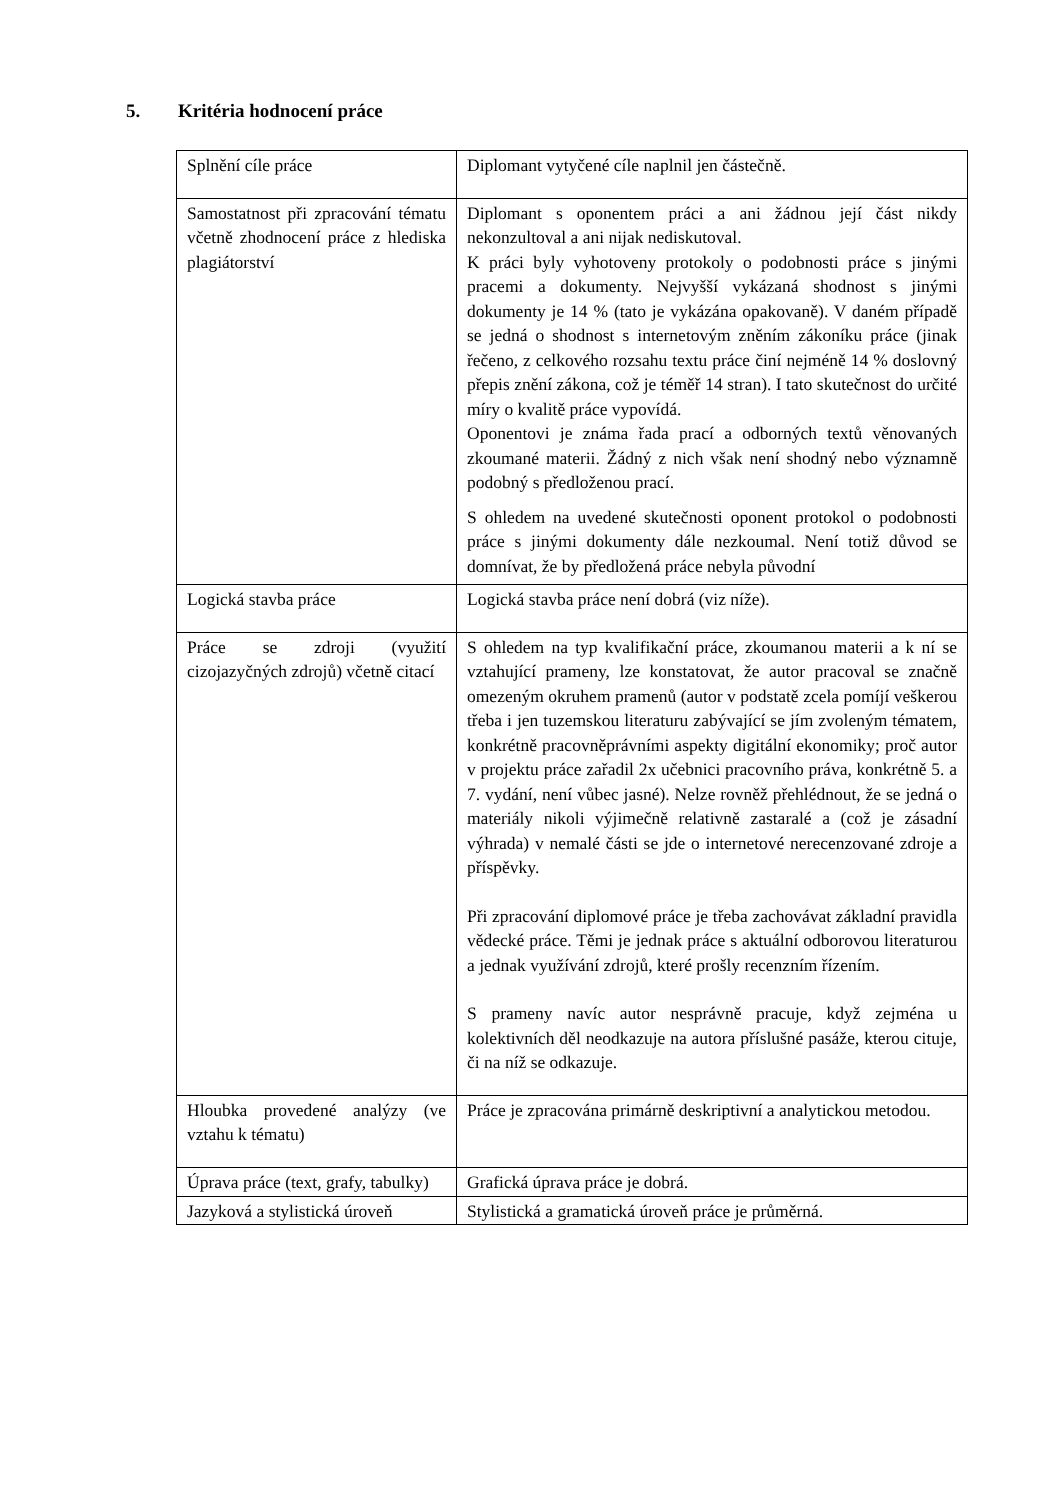5. Kritéria hodnocení práce
| Splnění cíle práce | Diplomant vytyčené cíle naplnil jen částečně. |
| Samostatnost při zpracování tématu včetně zhodnocení práce z hlediska plagiátorství | Diplomant s oponentem práci a ani žádnou její část nikdy nekonzultoval a ani nijak nediskutoval. K práci byly vyhotoveny protokoly o podobnosti práce s jinými pracemi a dokumenty. Nejvyšší vykázaná shodnost s jinými dokumenty je 14 % (tato je vykázána opakovaně). V daném případě se jedná o shodnost s internetovým zněním zákoníku práce (jinak řečeno, z celkového rozsahu textu práce činí nejméně 14 % doslovný přepis znění zákona, což je téměř 14 stran). I tato skutečnost do určité míry o kvalitě práce vypovídá. Oponentovi je známa řada prací a odborných textů věnovaných zkoumané materii. Žádný z nich však není shodný nebo významně podobný s předloženou prací. S ohledem na uvedené skutečnosti oponent protokol o podobnosti práce s jinými dokumenty dále nezkoumal. Není totiž důvod se domnívat, že by předložená práce nebyla původní |
| Logická stavba práce | Logická stavba práce není dobrá (viz níže). |
| Práce se zdroji (využití cizojazyčných zdrojů) včetně citací | S ohledem na typ kvalifikační práce, zkoumanou materii a k ní se vztahující prameny, lze konstatovat, že autor pracoval se značně omezeným okruhem pramenů (autor v podstatě zcela pomíjí veškerou třeba i jen tuzemskou literaturu zabývající se jím zvoleným tématem, konkrétně pracovněprávními aspekty digitální ekonomiky; proč autor v projektu práce zařadil 2x učebnici pracovního práva, konkrétně 5. a 7. vydání, není vůbec jasné). Nelze rovněž přehlédnout, že se jedná o materiály nikoli výjimečně relativně zastaralé a (což je zásadní výhrada) v nemalé části se jde o internetové nerecenzované zdroje a příspěvky. Při zpracování diplomové práce je třeba zachovávat základní pravidla vědecké práce. Těmi je jednak práce s aktuální odborovou literaturou a jednak využívání zdrojů, které prošly recenzním řízením. S prameny navíc autor nesprávně pracuje, když zejména u kolektivních děl neodkazuje na autora příslušné pasáže, kterou cituje, či na níž se odkazuje. |
| Hloubka provedené analýzy (ve vztahu k tématu) | Práce je zpracována primárně deskriptivní a analytickou metodou. |
| Úprava práce (text, grafy, tabulky) | Grafická úprava práce je dobrá. |
| Jazyková a stylistická úroveň | Stylistická a gramatická úroveň práce je průměrná. |